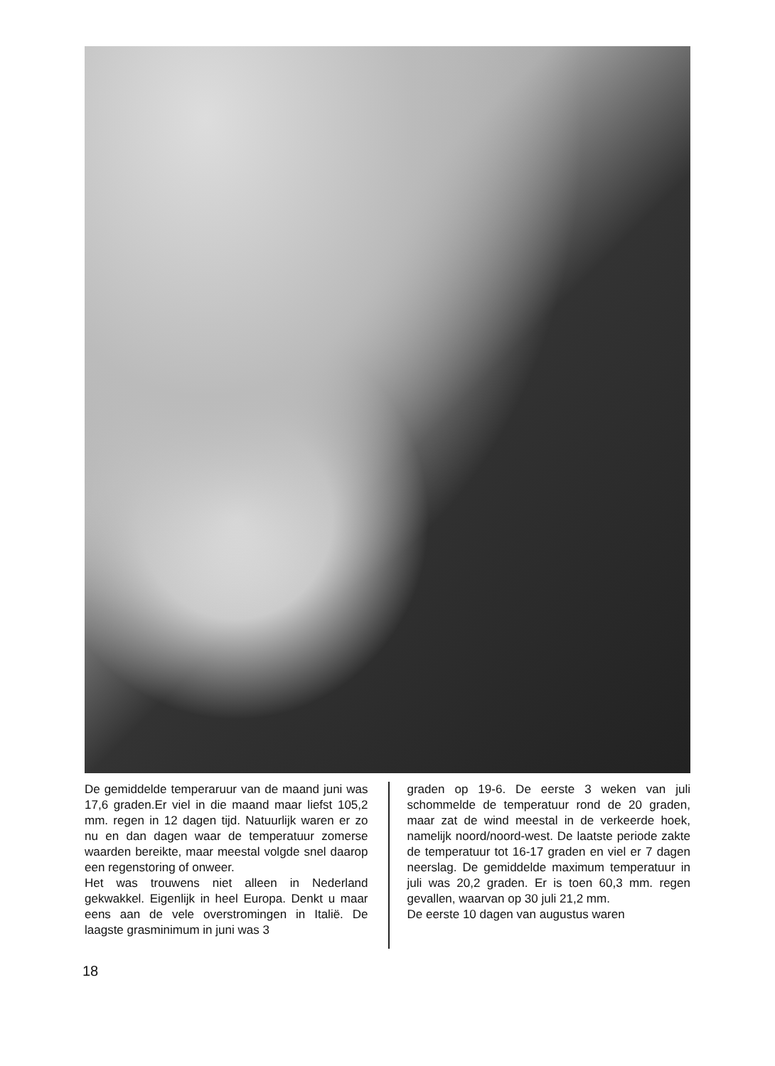De gemiddelde temperaruur van de maand juni was 17,6 graden.Er viel in die maand maar liefst 105,2 mm. regen in 12 dagen tijd. Natuurlijk waren er zo nu en dan dagen waar de temperatuur zomerse waarden bereikte, maar meestal volgde snel daarop een regenstoring of onweer.
Het was trouwens niet alleen in Nederland gekwakkel. Eigenlijk in heel Europa. Denkt u maar eens aan de vele overstromingen in Italië. De laagste grasminimum in juni was 3
graden op 19-6. De eerste 3 weken van juli schommelde de temperatuur rond de 20 graden, maar zat de wind meestal in de verkeerde hoek, namelijk noord/noord-west. De laatste periode zakte de temperatuur tot 16-17 graden en viel er 7 dagen neerslag. De gemiddelde maximum temperatuur in juli was 20,2 graden. Er is toen 60,3 mm. regen gevallen, waarvan op 30 juli 21,2 mm.
De eerste 10 dagen van augustus waren
18